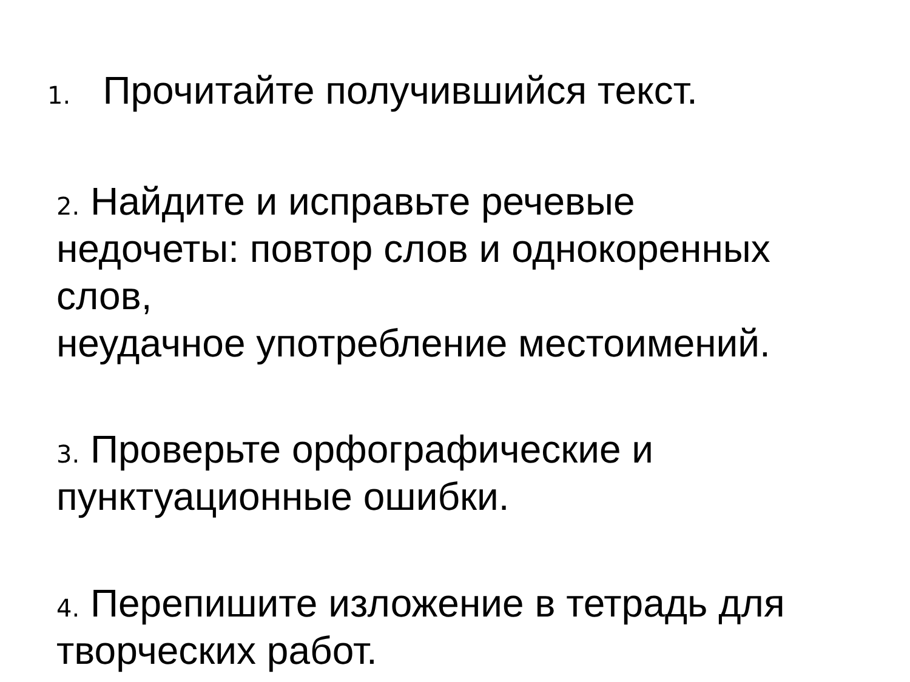1. Прочитайте получившийся текст.
2. Найдите и исправьте речевые
недочеты: повтор слов и однокоренных
слов,
неудачное употребление местоимений.
3. Проверьте орфографические и
пунктуационные ошибки.
4. Перепишите изложение в тетрадь для
творческих работ.